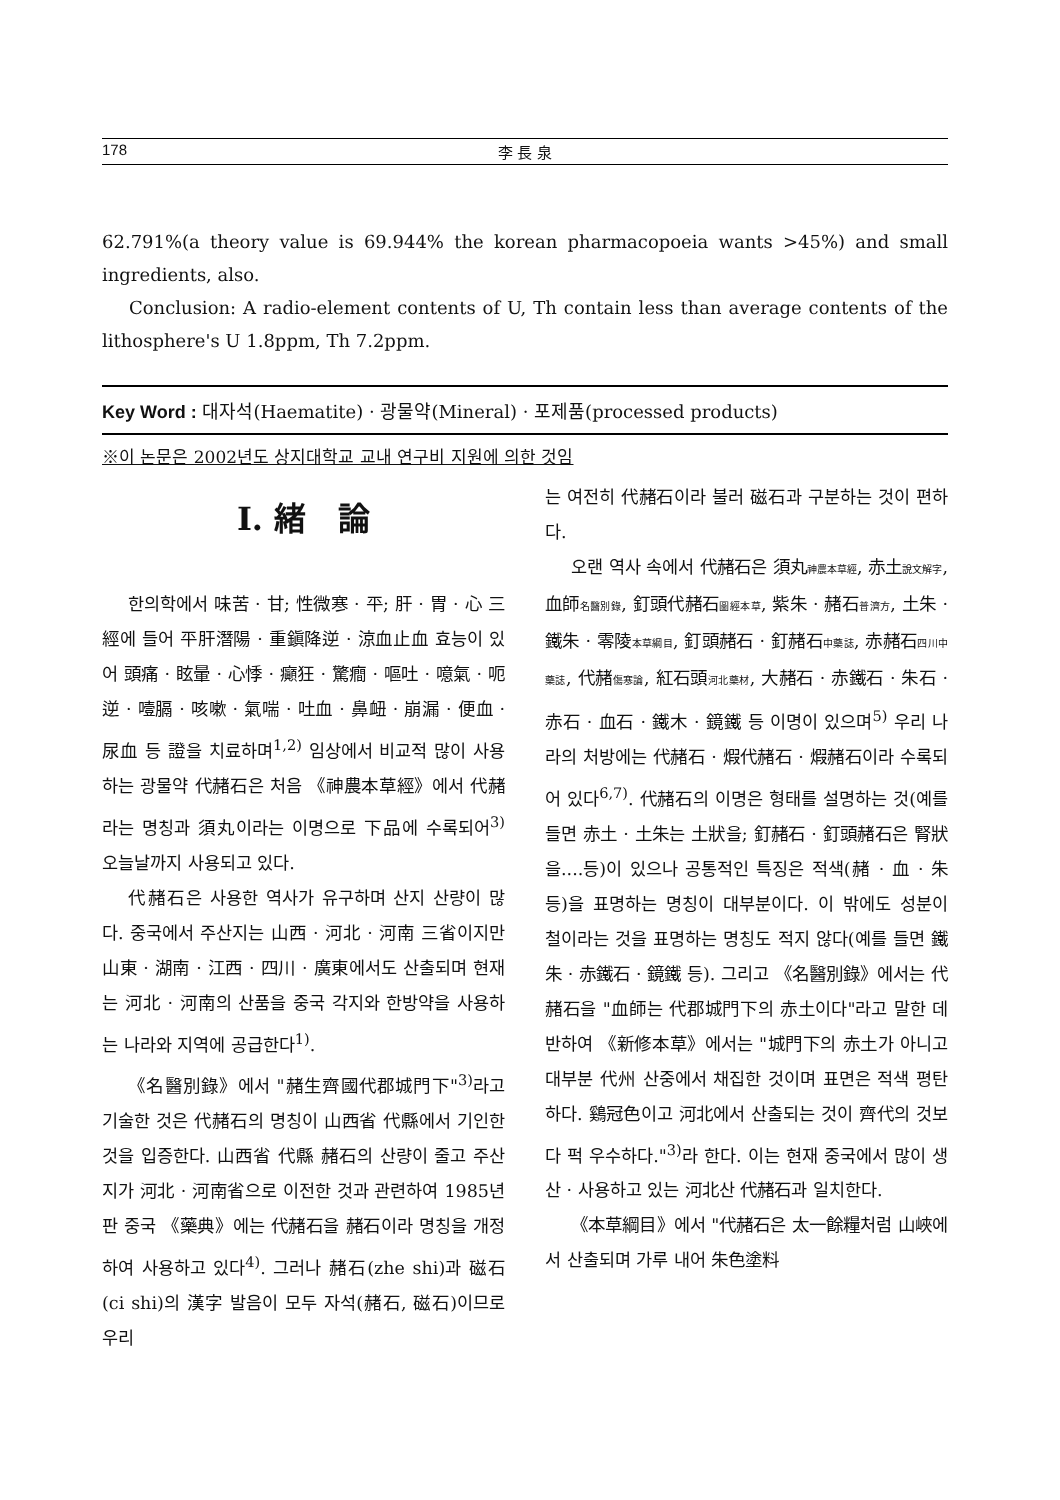178 李 長 泉
62.791%(a theory value is 69.944% the korean pharmacopoeia wants >45%) and small ingredients, also.
Conclusion: A radio-element contents of U, Th contain less than average contents of the lithosphere's U 1.8ppm, Th 7.2ppm.
Key Word : 대자석(Haematite) · 광물약(Mineral) · 포제품(processed products)
※이 논문은 2002년도 상지대학교 교내 연구비 지원에 의한 것임
Ⅰ. 緒　論
한의학에서 味苦 · 甘; 性微寒 · 平; 肝 · 胃 · 心 三經에 들어 平肝潛陽 · 重鎭降逆 · 涼血止血 효능이 있어 頭痛 · 眩暈 · 心悸 · 癲狂 · 驚癎 · 嘔吐 · 噫氣 · 呃逆 · 噎膈 · 咳嗽 · 氣喘 · 吐血 · 鼻衄 · 崩漏 · 便血 · 尿血 등 證을 치료하며<sup>1,2)</sup> 임상에서 비교적 많이 사용하는 광물약 代赭石은 처음 《神農本草經》에서 代赭라는 명칭과 須丸이라는 이명으로 下品에 수록되어<sup>3)</sup> 오늘날까지 사용되고 있다.
代赭石은 사용한 역사가 유구하며 산지 산량이 많다. 중국에서 주산지는 山西 · 河北 · 河南 三省이지만 山東 · 湖南 · 江西 · 四川 · 廣東에서도 산출되며 현재는 河北 · 河南의 산품을 중국 각지와 한방약을 사용하는 나라와 지역에 공급한다<sup>1)</sup>.
《名醫別錄》에서 "赭生齊國代郡城門下"<sup>3)</sup>라고 기술한 것은 代赭石의 명칭이 山西省 代縣에서 기인한 것을 입증한다. 山西省 代縣 赭石의 산량이 줄고 주산지가 河北 · 河南省으로 이전한 것과 관련하여 1985년판 중국 《藥典》에는 代赭石을 赭石이라 명칭을 개정하여 사용하고 있다<sup>4)</sup>. 그러나 赭石(zhe shi)과 磁石(ci shi)의 漢字 발음이 모두 자석(赭石, 磁石)이므로 우리
는 여전히 代赭石이라 불러 磁石과 구분하는 것이 편하다.
오랜 역사 속에서 代赭石은 須丸神農本草經, 赤土說文解字, 血師名醫別錄, 釘頭代赭石圖經本草, 紫朱 · 赭石普濟方, 土朱 · 鐵朱 · 零陵本草綱目, 釘頭赭石 · 釘赭石中藥誌, 赤赭石四川中藥誌, 代赭傷寒論, 紅石頭河北藥材, 大赭石 · 赤鐵石 · 朱石 · 赤石 · 血石 · 鐵木 · 鏡鐵 등 이명이 있으며<sup>5)</sup> 우리 나라의 처방에는 代赭石 · 煆代赭石 · 煆赭石이라 수록되어 있다<sup>6,7)</sup>. 代赭石의 이명은 형태를 설명하는 것(예를 들면 赤土 · 土朱는 土狀을; 釘赭石 · 釘頭赭石은 腎狀을....등)이 있으나 공통적인 특징은 적색(赭 · 血 · 朱 등)을 표명하는 명칭이 대부분이다. 이 밖에도 성분이 철이라는 것을 표명하는 명칭도 적지 않다(예를 들면 鐵朱 · 赤鐵石 · 鏡鐵 등). 그리고 《名醫別錄》에서는 代赭石을 "血師는 代郡城門下의 赤土이다"라고 말한 데 반하여 《新修本草》에서는 "城門下의 赤土가 아니고 대부분 代州 산중에서 채집한 것이며 표면은 적색 평탄하다. 鷄冠色이고 河北에서 산출되는 것이 齊代의 것보다 퍽 우수하다."<sup>3)</sup>라 한다. 이는 현재 중국에서 많이 생산 · 사용하고 있는 河北산 代赭石과 일치한다.
《本草綱目》에서 "代赭石은 太一餘糧처럼 山峽에서 산출되며 가루 내어 朱色塗料